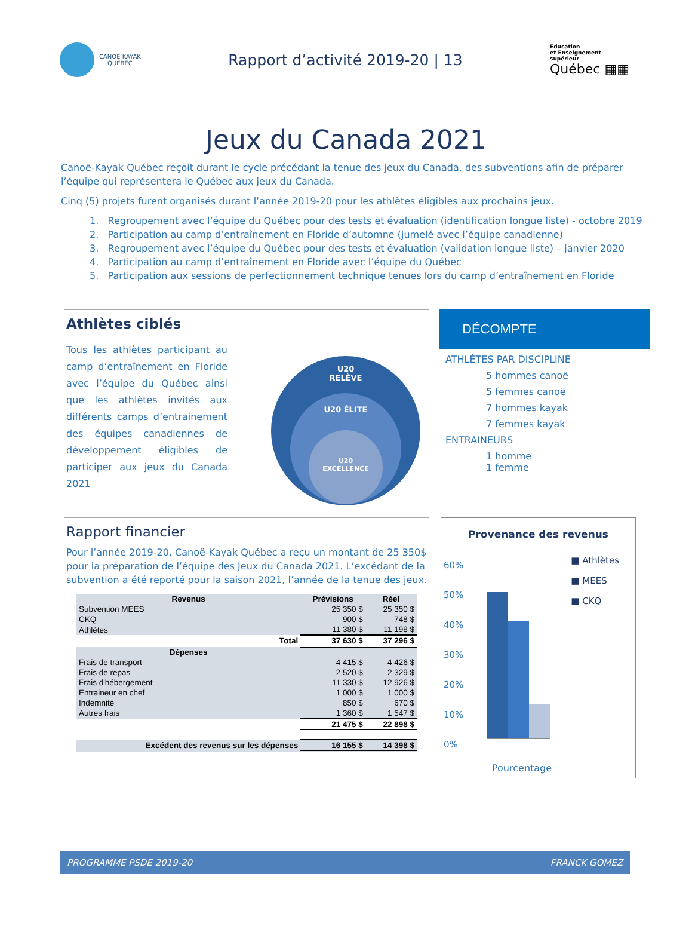CANOË KAYAK
QUÉBEC
Rapport d’activité 2019-20 | 13
Éducation
et Enseignement
supérieur
Québec ▦▦
Jeux du Canada 2021
Canoë-Kayak Québec reçoit durant le cycle précédant la tenue des jeux du Canada, des subventions afin de préparer l’équipe qui représentera le Québec aux jeux du Canada.
Cinq (5) projets furent organisés durant l’année 2019-20 pour les athlètes éligibles aux prochains jeux.
1. Regroupement avec l’équipe du Québec pour des tests et évaluation (identification longue liste) - octobre 2019
2. Participation au camp d’entraînement en Floride d’automne (jumelé avec l’équipe canadienne)
3. Regroupement avec l’équipe du Québec pour des tests et évaluation (validation longue liste) – janvier 2020
4. Participation au camp d’entraînement en Floride avec l’équipe du Québec
5. Participation aux sessions de perfectionnement technique tenues lors du camp d’entraînement en Floride
Athlètes ciblés
Tous les athlètes participant au camp d’entraînement en Floride avec l’équipe du Québec ainsi que les athlètes invités aux différents camps d’entrainement des équipes canadiennes de développement éligibles de participer aux jeux du Canada 2021
U20
RELÈVE
U20 ÉLITE
U20
EXCELLENCE
DÉCOMPTE
ATHLÈTES PAR DISCIPLINE
5 hommes canoë
5 femmes canoë
7 hommes kayak
7 femmes kayak
ENTRAINEURS
1 homme
1 femme
Rapport financier
Pour l’année 2019-20, Canoë-Kayak Québec a reçu un montant de 25 350$ pour la préparation de l’équipe des Jeux du Canada 2021. L’excédant de la subvention a été reporté pour la saison 2021, l’année de la tenue des jeux.
| Revenus | Prévisions | Réel |
| --- | --- | --- |
| Subvention MEES | 25 350 $ | 25 350 $ |
| CKQ | 900 $ | 748 $ |
| Athlètes | 11 380 $ | 11 198 $ |
| Total | 37 630 $ | 37 296 $ |
| Dépenses | | |
| Frais de transport | 4 415 $ | 4 426 $ |
| Frais de repas | 2 520 $ | 2 329 $ |
| Frais d'hébergement | 11 330 $ | 12 926 $ |
| Entraineur en chef | 1 000 $ | 1 000 $ |
| Indemnité | 850 $ | 670 $ |
| Autres frais | 1 360 $ | 1 547 $ |
| | 21 475 $ | 22 898 $ |
| Excédent des revenus sur les dépenses | 16 155 $ | 14 398 $ |
Provenance des revenus
60%
50%
40%
30%
20%
10%
0%
■ Athlètes
■ MEES
■ CKQ
Pourcentage
PROGRAMME PSDE 2019-20 FRANCK GOMEZ